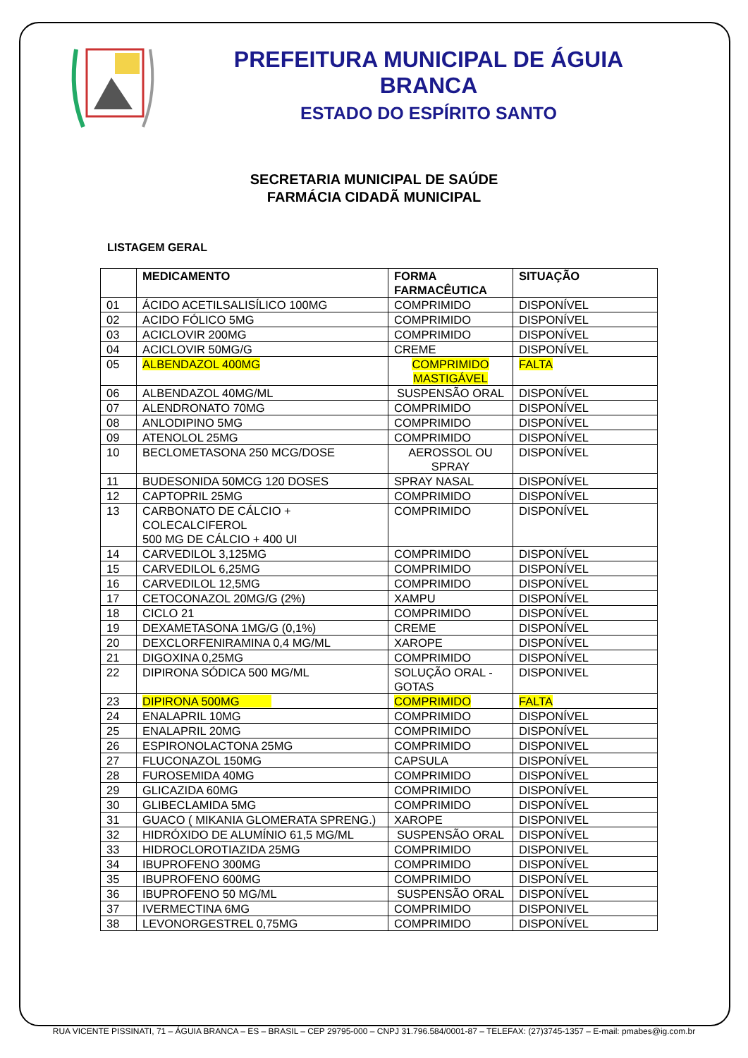PREFEITURA MUNICIPAL DE ÁGUIA BRANCA
ESTADO DO ESPÍRITO SANTO
SECRETARIA MUNICIPAL DE SAÚDE
FARMÁCIA CIDADÃ MUNICIPAL
LISTAGEM GERAL
| | MEDICAMENTO | FORMA FARMACÊUTICA | SITUAÇÃO |
| --- | --- | --- | --- |
| 01 | ÁCIDO ACETILSALISÍLICO 100MG | COMPRIMIDO | DISPONÍVEL |
| 02 | ACIDO FÓLICO 5MG | COMPRIMIDO | DISPONÍVEL |
| 03 | ACICLOVIR 200MG | COMPRIMIDO | DISPONÍVEL |
| 04 | ACICLOVIR 50MG/G | CREME | DISPONÍVEL |
| 05 | ALBENDAZOL 400MG | COMPRIMIDO MASTIGÁVEL | FALTA |
| 06 | ALBENDAZOL 40MG/ML | SUSPENSÃO ORAL | DISPONÍVEL |
| 07 | ALENDRONATO 70MG | COMPRIMIDO | DISPONÍVEL |
| 08 | ANLODIPINO 5MG | COMPRIMIDO | DISPONÍVEL |
| 09 | ATENOLOL 25MG | COMPRIMIDO | DISPONÍVEL |
| 10 | BECLOMETASONA 250 MCG/DOSE | AEROSSOL OU SPRAY | DISPONÍVEL |
| 11 | BUDESONIDA 50MCG 120 DOSES | SPRAY NASAL | DISPONÍVEL |
| 12 | CAPTOPRIL 25MG | COMPRIMIDO | DISPONÍVEL |
| 13 | CARBONATO DE CÁLCIO + COLECALCIFEROL 500 MG DE CÁLCIO + 400 UI | COMPRIMIDO | DISPONÍVEL |
| 14 | CARVEDILOL 3,125MG | COMPRIMIDO | DISPONÍVEL |
| 15 | CARVEDILOL 6,25MG | COMPRIMIDO | DISPONÍVEL |
| 16 | CARVEDILOL 12,5MG | COMPRIMIDO | DISPONÍVEL |
| 17 | CETOCONAZOL 20MG/G (2%) | XAMPU | DISPONÍVEL |
| 18 | CICLO 21 | COMPRIMIDO | DISPONÍVEL |
| 19 | DEXAMETASONA 1MG/G (0,1%) | CREME | DISPONÍVEL |
| 20 | DEXCLORFENIRAMINA 0,4 MG/ML | XAROPE | DISPONÍVEL |
| 21 | DIGOXINA 0,25MG | COMPRIMIDO | DISPONÍVEL |
| 22 | DIPIRONA SÓDICA 500 MG/ML | SOLUÇÃO ORAL - GOTAS | DISPONIVEL |
| 23 | DIPIRONA 500MG | COMPRIMIDO | FALTA |
| 24 | ENALAPRIL 10MG | COMPRIMIDO | DISPONÍVEL |
| 25 | ENALAPRIL 20MG | COMPRIMIDO | DISPONÍVEL |
| 26 | ESPIRONOLACTONA 25MG | COMPRIMIDO | DISPONIVEL |
| 27 | FLUCONAZOL 150MG | CAPSULA | DISPONÍVEL |
| 28 | FUROSEMIDA 40MG | COMPRIMIDO | DISPONÍVEL |
| 29 | GLICAZIDA 60MG | COMPRIMIDO | DISPONÍVEL |
| 30 | GLIBECLAMIDA 5MG | COMPRIMIDO | DISPONÍVEL |
| 31 | GUACO ( MIKANIA GLOMERATA SPRENG.) | XAROPE | DISPONIVEL |
| 32 | HIDRÓXIDO DE ALUMÍNIO 61,5 MG/ML | SUSPENSÃO ORAL | DISPONÍVEL |
| 33 | HIDROCLOROTIAZIDA 25MG | COMPRIMIDO | DISPONIVEL |
| 34 | IBUPROFENO 300MG | COMPRIMIDO | DISPONÍVEL |
| 35 | IBUPROFENO 600MG | COMPRIMIDO | DISPONÍVEL |
| 36 | IBUPROFENO 50 MG/ML | SUSPENSÃO ORAL | DISPONÍVEL |
| 37 | IVERMECTINA 6MG | COMPRIMIDO | DISPONIVEL |
| 38 | LEVONORGESTREL 0,75MG | COMPRIMIDO | DISPONÍVEL |
RUA VICENTE PISSINATI, 71 – ÁGUIA BRANCA – ES – BRASIL – CEP 29795-000 – CNPJ 31.796.584/0001-87 – TELEFAX: (27)3745-1357 – E-mail: pmabes@ig.com.br